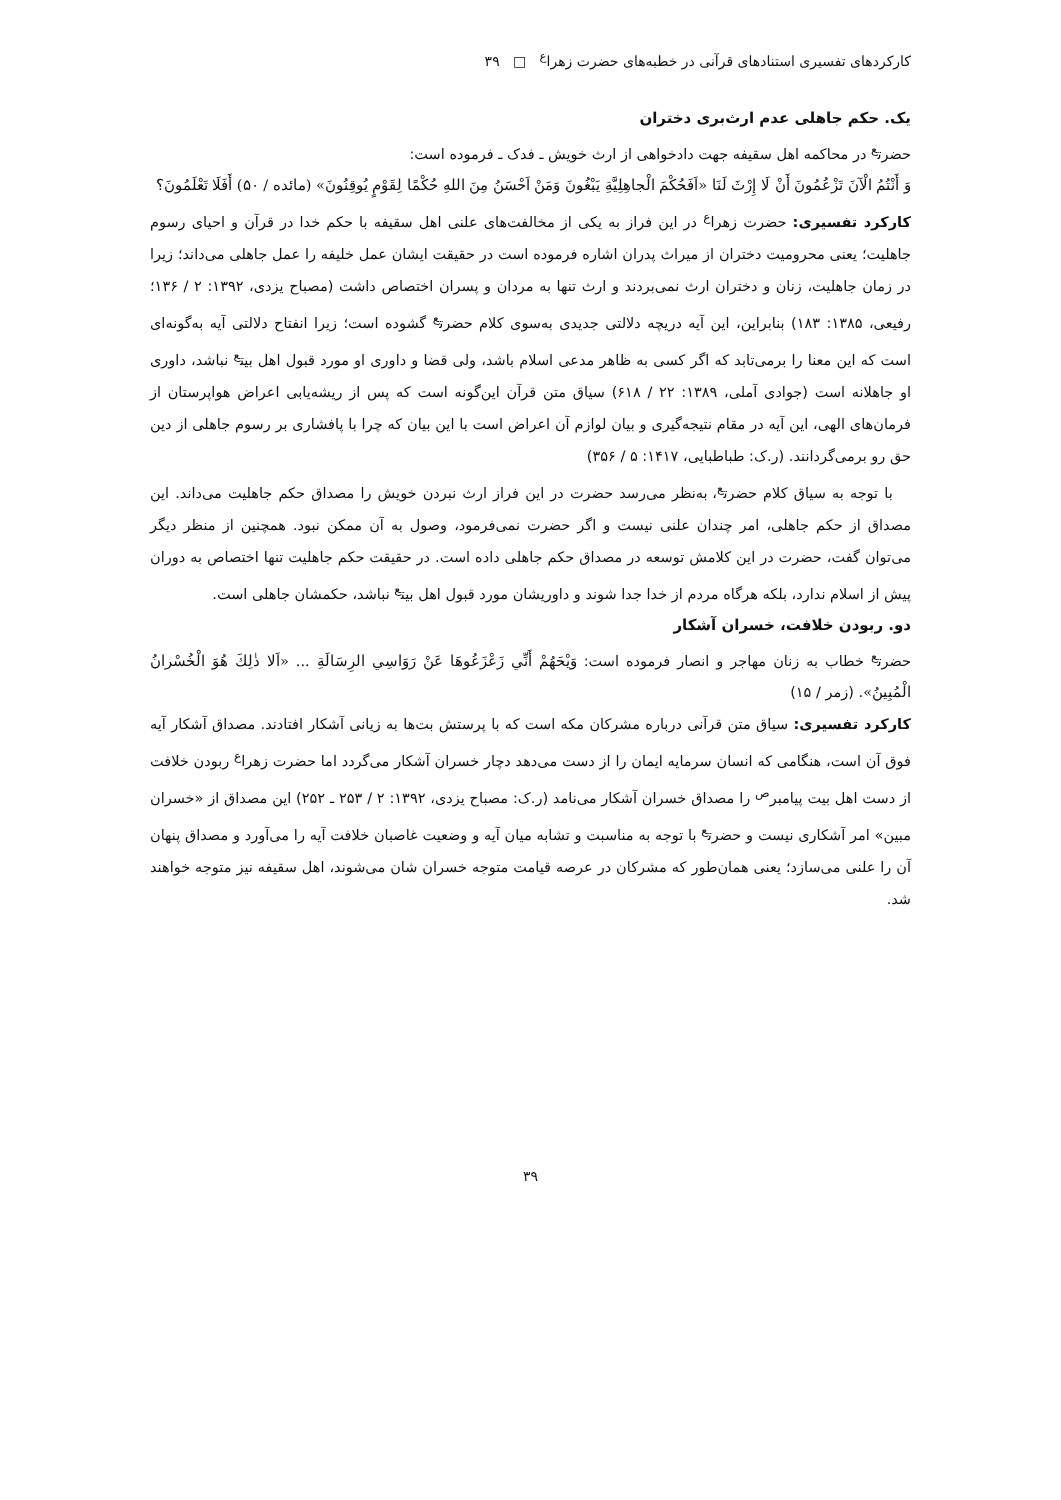کارکردهای تفسیری استنادهای قرآنی در خطبه‌های حضرت زهرا<sup>ع</sup> □ ۳۹
یک. حکم جاهلی عدم ارث‌بری دختران
حضرت<sup>ع</sup> در محاکمه اهل سقیفه جهت دادخواهی از ارث خویش ـ فدک ـ فرموده است:
وَ أَنْتُمُ الْآنَ تَزْعُمُونَ أَنْ لَا إِرْثَ لَنَا «اَفَحُکْمَ الْجاهِلِیَّةِ یَبْغُونَ وَمَنْ اَحْسَنُ مِنَ اللهِ حُکْمًا لِقَوْمٍ یُوقِنُونَ» (مائده / ۵۰) أَفَلَا تَعْلَمُونَ؟
کارکرد تفسیری: حضرت زهرا<sup>ع</sup> در این فراز به یکی از مخالفت‌های علنی اهل سقیفه با حکم خدا در قرآن و احیای رسوم جاهلیت؛ یعنی محرومیت دختران از میراث پدران اشاره فرموده است در حقیقت ایشان عمل خلیفه را عمل جاهلی می‌داند؛ زیرا در زمان جاهلیت، زنان و دختران ارث نمی‌بردند و ارث تنها به مردان و پسران اختصاص داشت (مصباح یزدی، ۱۳۹۲: ۲ / ۱۳۶؛ رفیعی، ۱۳۸۵: ۱۸۳) بنابراین، این آیه دریچه دلالتی جدیدی به‌سوی کلام حضرت<sup>ع</sup> گشوده است؛ زیرا انفتاح دلالتی آیه به‌گونه‌ای است که این معنا را برمی‌تابد که اگر کسی به ظاهر مدعی اسلام باشد، ولی قضا و داوری او مورد قبول اهل بیت<sup>ع</sup> نباشد، داوری او جاهلانه است (جوادی آملی، ۱۳۸۹: ۲۲ / ۶۱۸) سیاق متن قرآن این‌گونه است که پس از ریشه‌یابی اعراض هواپرستان از فرمان‌های الهی، این آیه در مقام نتیجه‌گیری و بیان لوازم آن اعراض است با این بیان که چرا با پافشاری بر رسوم جاهلی از دین حق رو برمی‌گردانند. (ر.ک: طباطبایی، ۱۴۱۷: ۵ / ۳۵۶)
با توجه به سیاق کلام حضرت<sup>ع</sup>، به‌نظر می‌رسد حضرت در این فراز ارث نبردن خویش را مصداق حکم جاهلیت می‌داند. این مصداق از حکم جاهلی، امر چندان علنی نیست و اگر حضرت نمی‌فرمود، وصول به آن ممکن نبود. همچنین از منظر دیگر می‌توان گفت، حضرت در این کلامش توسعه در مصداق حکم جاهلی داده است. در حقیقت حکم جاهلیت تنها اختصاص به دوران پیش از اسلام ندارد، بلکه هرگاه مردم از خدا جدا شوند و داوریشان مورد قبول اهل بیت<sup>ع</sup> نباشد، حکمشان جاهلی است.
دو. ربودن خلافت، خسران آشکار
حضرت<sup>ع</sup> خطاب به زنان مهاجر و انصار فرموده است: وَیْحَهُمْ أَنِّي زَعْزَعُوهَا عَنْ رَوَاسِي الرِسَالَةِ ... «اَلا ذٰلِكَ هُوَ الْخُسْرانُ الْمُبِینُ». (زمر / ۱۵)
کارکرد تفسیری: سیاق متن قرآنی درباره مشرکان مکه است که با پرستش بت‌ها به زیانی آشکار افتادند. مصداق آشکار آیه فوق آن است، هنگامی که انسان سرمایه ایمان را از دست می‌دهد دچار خسران آشکار می‌گردد اما حضرت زهرا<sup>ع</sup> ربودن خلافت از دست اهل بیت پیامبر<sup>ص</sup> را مصداق خسران آشکار می‌نامد (ر.ک: مصباح یزدی، ۱۳۹۲: ۲ / ۲۵۳ ـ ۲۵۲) این مصداق از «خسران مبین» امر آشکاری نیست و حضرت<sup>ع</sup> با توجه به مناسبت و تشابه میان آیه و وضعیت غاصبان خلافت آیه را می‌آورد و مصداق پنهان آن را علنی می‌سازد؛ یعنی همان‌طور که مشرکان در عرصه قیامت متوجه خسران شان می‌شوند، اهل سقیفه نیز متوجه خواهند شد.
۳۹